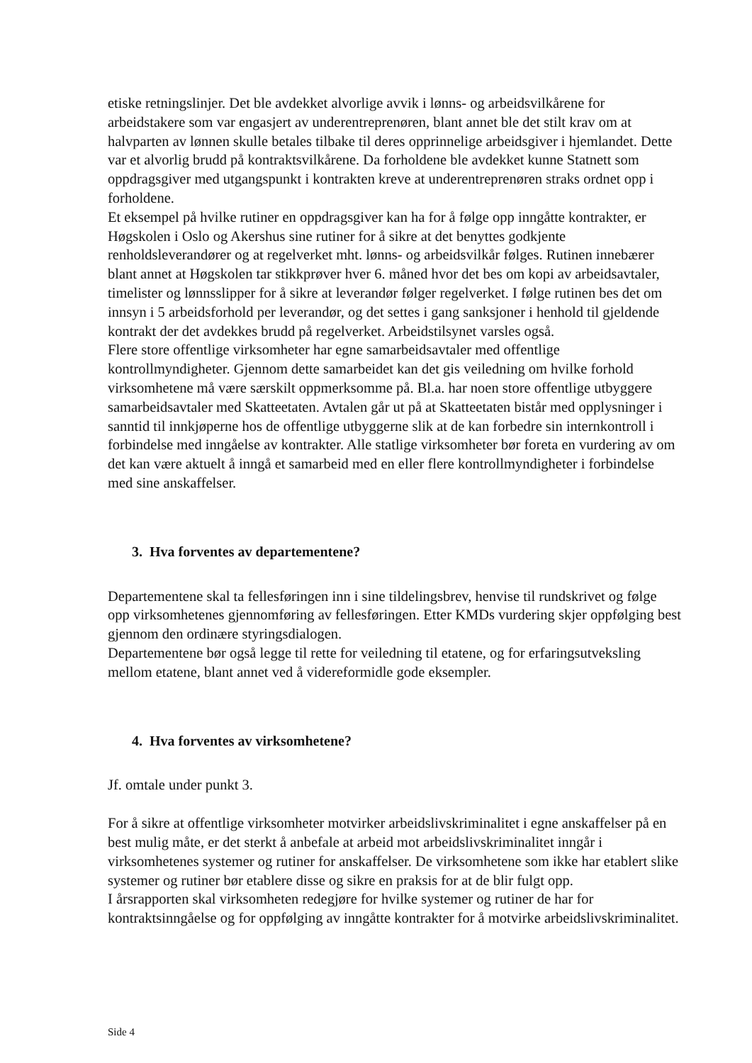etiske retningslinjer. Det ble avdekket alvorlige avvik i lønns- og arbeidsvilkårene for arbeidstakere som var engasjert av underentreprenøren, blant annet ble det stilt krav om at halvparten av lønnen skulle betales tilbake til deres opprinnelige arbeidsgiver i hjemlandet. Dette var et alvorlig brudd på kontraktsvilkårene. Da forholdene ble avdekket kunne Statnett som oppdragsgiver med utgangspunkt i kontrakten kreve at underentreprenøren straks ordnet opp i forholdene.
Et eksempel på hvilke rutiner en oppdragsgiver kan ha for å følge opp inngåtte kontrakter, er Høgskolen i Oslo og Akershus sine rutiner for å sikre at det benyttes godkjente renholdsleverandører og at regelverket mht. lønns- og arbeidsvilkår følges. Rutinen innebærer blant annet at Høgskolen tar stikkprøver hver 6. måned hvor det bes om kopi av arbeidsavtaler, timelister og lønnsslipper for å sikre at leverandør følger regelverket. I følge rutinen bes det om innsyn i 5 arbeidsforhold per leverandør, og det settes i gang sanksjoner i henhold til gjeldende kontrakt der det avdekkes brudd på regelverket. Arbeidstilsynet varsles også.
Flere store offentlige virksomheter har egne samarbeidsavtaler med offentlige kontrollmyndigheter. Gjennom dette samarbeidet kan det gis veiledning om hvilke forhold virksomhetene må være særskilt oppmerksomme på. Bl.a. har noen store offentlige utbyggere samarbeidsavtaler med Skatteetaten. Avtalen går ut på at Skatteetaten bistår med opplysninger i sanntid til innkjøperne hos de offentlige utbyggerne slik at de kan forbedre sin internkontroll i forbindelse med inngåelse av kontrakter. Alle statlige virksomheter bør foreta en vurdering av om det kan være aktuelt å inngå et samarbeid med en eller flere kontrollmyndigheter i forbindelse med sine anskaffelser.
3. Hva forventes av departementene?
Departementene skal ta fellesføringen inn i sine tildelingsbrev, henvise til rundskrivet og følge opp virksomhetenes gjennomføring av fellesføringen. Etter KMDs vurdering skjer oppfølging best gjennom den ordinære styringsdialogen.
Departementene bør også legge til rette for veiledning til etatene, og for erfaringsutveksling mellom etatene, blant annet ved å videreformidle gode eksempler.
4. Hva forventes av virksomhetene?
Jf. omtale under punkt 3.
For å sikre at offentlige virksomheter motvirker arbeidslivskriminalitet i egne anskaffelser på en best mulig måte, er det sterkt å anbefale at arbeid mot arbeidslivskriminalitet inngår i virksomhetenes systemer og rutiner for anskaffelser. De virksomhetene som ikke har etablert slike systemer og rutiner bør etablere disse og sikre en praksis for at de blir fulgt opp.
I årsrapporten skal virksomheten redegjøre for hvilke systemer og rutiner de har for kontraktsinngåelse og for oppfølging av inngåtte kontrakter for å motvirke arbeidslivskriminalitet.
Side 4